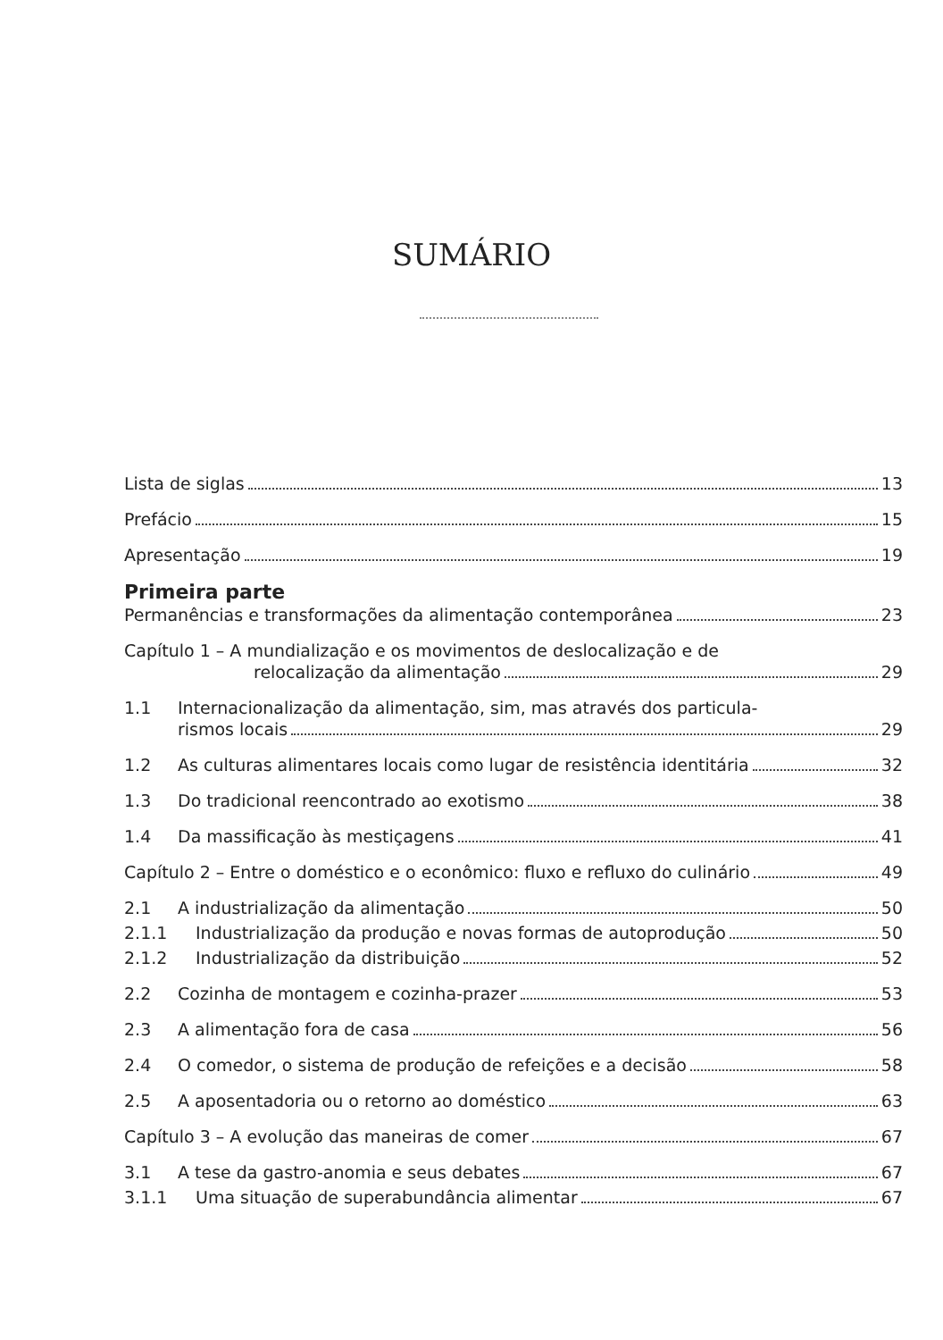SUMÁRIO
Lista de siglas 13
Prefácio 15
Apresentação 19
Primeira parte
Permanências e transformações da alimentação contemporânea 23
Capítulo 1 – A mundialização e os movimentos de deslocalização e de
relocalização da alimentação 29
1.1 Internacionalização da alimentação, sim, mas através dos particula-
rismos locais 29
1.2 As culturas alimentares locais como lugar de resistência identitária 32
1.3 Do tradicional reencontrado ao exotismo 38
1.4 Da massificação às mestiçagens 41
Capítulo 2 – Entre o doméstico e o econômico: fluxo e refluxo do culinário 49
2.1 A industrialização da alimentação 50
2.1.1 Industrialização da produção e novas formas de autoprodução 50
2.1.2 Industrialização da distribuição 52
2.2 Cozinha de montagem e cozinha-prazer 53
2.3 A alimentação fora de casa 56
2.4 O comedor, o sistema de produção de refeições e a decisão 58
2.5 A aposentadoria ou o retorno ao doméstico 63
Capítulo 3 – A evolução das maneiras de comer 67
3.1 A tese da gastro-anomia e seus debates 67
3.1.1 Uma situação de superabundância alimentar 67